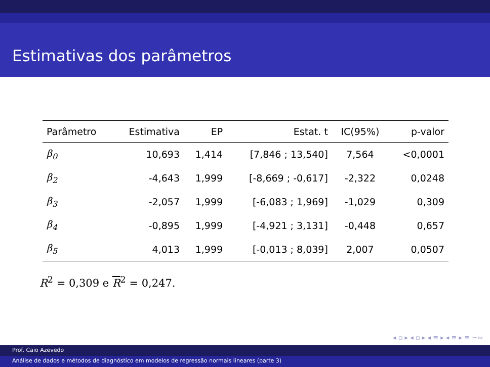Estimativas dos parâmetros
| Parâmetro | Estimativa | EP | Estat. t | IC(95%) | p-valor |
| --- | --- | --- | --- | --- | --- |
| β<sub>0</sub> | 10,693 | 1,414 | [7,846 ; 13,540] | 7,564 | <0,0001 |
| β<sub>2</sub> | -4,643 | 1,999 | [-8,669 ; -0,617] | -2,322 | 0,0248 |
| β<sub>3</sub> | -2,057 | 1,999 | [-6,083 ; 1,969] | -1,029 | 0,309 |
| β<sub>4</sub> | -0,895 | 1,999 | [-4,921 ; 3,131] | -0,448 | 0,657 |
| β<sub>5</sub> | 4,013 | 1,999 | [-0,013 ; 8,039] | 2,007 | 0,0507 |
R<sup>2</sup> = 0,309 e R<sup>2</sup> = 0,247.
◂ ▫ ▸ ◂ ▫ ▸ ◂ ≡ ▸ ◂ ≡ ▸ ≡ ∽∾
Prof. Caio Azevedo
Análise de dados e métodos de diagnóstico em modelos de regressão normais lineares (parte 3)